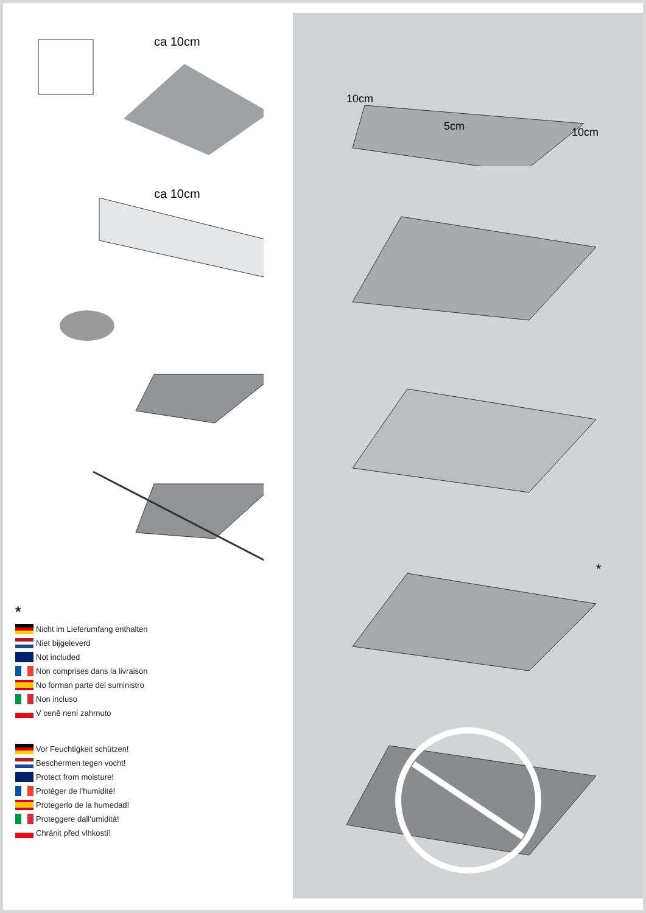ca 10cm
ca 10cm
*
Nicht im Lieferumfang enthalten
Niet bijgeleverd
Not included
Non comprises dans la livraison
No forman parte del suministro
Non incluso
V ceně není zahrnuto
Vor Feuchtigkeit schützen!
Beschermen tegen vocht!
Protect from moisture!
Protéger de l‘humidité!
Protegerlo de la humedad!
Proteggere dall‘umidità!
Chránit před vlhkostí!
10cm
5cm
10cm
*